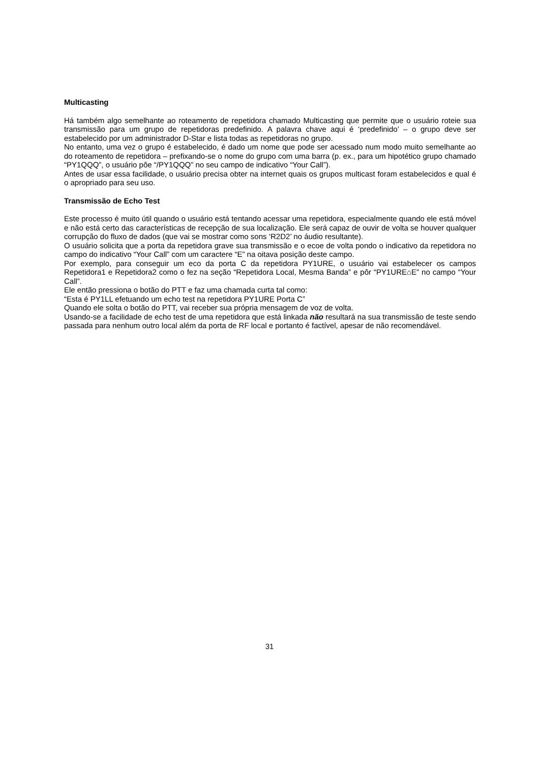Multicasting
Há também algo semelhante ao roteamento de repetidora chamado Multicasting que permite que o usuário roteie sua transmissão para um grupo de repetidoras predefinido. A palavra chave aqui é ‘predefinido’ – o grupo deve ser estabelecido por um administrador D-Star e lista todas as repetidoras no grupo.
No entanto, uma vez o grupo é estabelecido, é dado um nome que pode ser acessado num modo muito semelhante ao do roteamento de repetidora – prefixando-se o nome do grupo com uma barra (p. ex., para um hipotético grupo chamado “PY1QQQ”, o usuário põe “/PY1QQQ” no seu campo de indicativo “Your Call”).
Antes de usar essa facilidade, o usuário precisa obter na internet quais os grupos multicast foram estabelecidos e qual é o apropriado para seu uso.
Transmissão de Echo Test
Este processo é muito útil quando o usuário está tentando acessar uma repetidora, especialmente quando ele está móvel e não está certo das características de recepção de sua localização. Ele será capaz de ouvir de volta se houver qualquer corrupção do fluxo de dados (que vai se mostrar como sons ‘R2D2’ no áudio resultante).
O usuário solicita que a porta da repetidora grave sua transmissão e o ecoe de volta pondo o indicativo da repetidora no campo do indicativo “Your Call” com um caractere “E” na oitava posição deste campo.
Por exemplo, para conseguir um eco da porta C da repetidora PY1URE, o usuário vai estabelecer os campos Repetidora1 e Repetidora2 como o fez na seção “Repetidora Local, Mesma Banda” e pôr “PY1URE⌂E” no campo “Your Call”.
Ele então pressiona o botão do PTT e faz uma chamada curta tal como:
“Esta é PY1LL efetuando um echo test na repetidora PY1URE Porta C”
Quando ele solta o botão do PTT, vai receber sua própria mensagem de voz de volta.
Usando-se a facilidade de echo test de uma repetidora que está linkada não resultará na sua transmissão de teste sendo passada para nenhum outro local além da porta de RF local e portanto é factível, apesar de não recomendável.
31